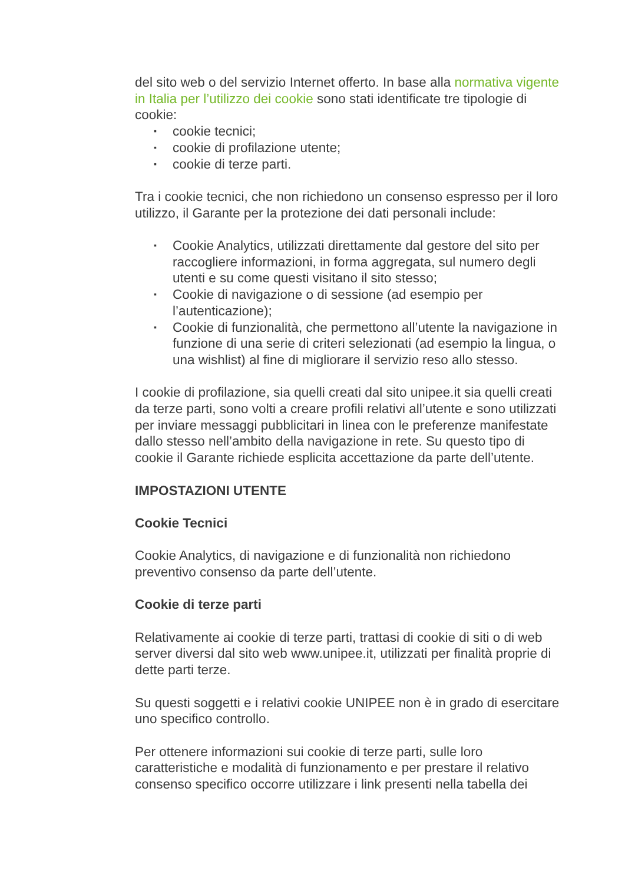del sito web o del servizio Internet offerto. In base alla normativa vigente in Italia per l’utilizzo dei cookie sono stati identificate tre tipologie di cookie:
▪ cookie tecnici;
▪ cookie di profilazione utente;
▪ cookie di terze parti.
Tra i cookie tecnici, che non richiedono un consenso espresso per il loro utilizzo, il Garante per la protezione dei dati personali include:
▪ Cookie Analytics, utilizzati direttamente dal gestore del sito per raccogliere informazioni, in forma aggregata, sul numero degli utenti e su come questi visitano il sito stesso;
▪ Cookie di navigazione o di sessione (ad esempio per l’autenticazione);
▪ Cookie di funzionalità, che permettono all’utente la navigazione in funzione di una serie di criteri selezionati (ad esempio la lingua, o una wishlist) al fine di migliorare il servizio reso allo stesso.
I cookie di profilazione, sia quelli creati dal sito unipee.it sia quelli creati da terze parti, sono volti a creare profili relativi all’utente e sono utilizzati per inviare messaggi pubblicitari in linea con le preferenze manifestate dallo stesso nell’ambito della navigazione in rete. Su questo tipo di cookie il Garante richiede esplicita accettazione da parte dell’utente.
IMPOSTAZIONI UTENTE
Cookie Tecnici
Cookie Analytics, di navigazione e di funzionalità non richiedono preventivo consenso da parte dell’utente.
Cookie di terze parti
Relativamente ai cookie di terze parti, trattasi di cookie di siti o di web server diversi dal sito web www.unipee.it, utilizzati per finalità proprie di dette parti terze.
Su questi soggetti e i relativi cookie UNIPEE non è in grado di esercitare uno specifico controllo.
Per ottenere informazioni sui cookie di terze parti, sulle loro caratteristiche e modalità di funzionamento e per prestare il relativo consenso specifico occorre utilizzare i link presenti nella tabella dei